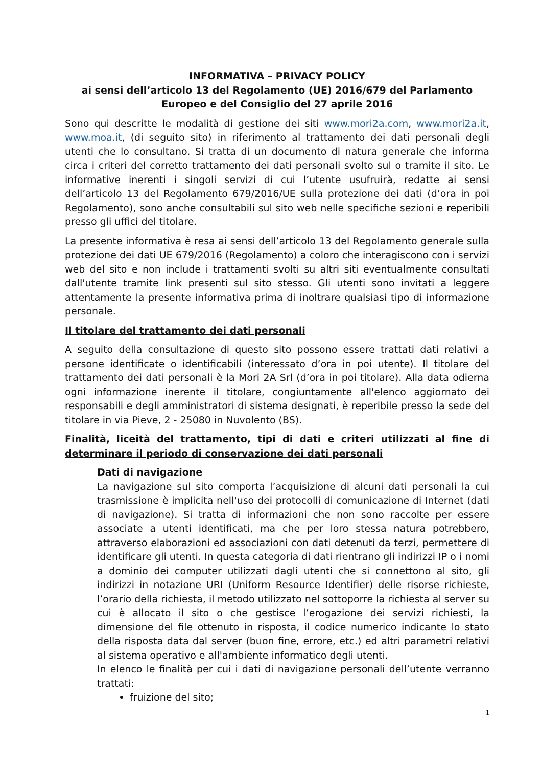INFORMATIVA – PRIVACY POLICY
ai sensi dell’articolo 13 del Regolamento (UE) 2016/679 del Parlamento Europeo e del Consiglio del 27 aprile 2016
Sono qui descritte le modalità di gestione dei siti www.mori2a.com, www.mori2a.it, www.moa.it, (di seguito sito) in riferimento al trattamento dei dati personali degli utenti che lo consultano. Si tratta di un documento di natura generale che informa circa i criteri del corretto trattamento dei dati personali svolto sul o tramite il sito. Le informative inerenti i singoli servizi di cui l’utente usufruirà, redatte ai sensi dell’articolo 13 del Regolamento 679/2016/UE sulla protezione dei dati (d’ora in poi Regolamento), sono anche consultabili sul sito web nelle specifiche sezioni e reperibili presso gli uffici del titolare.
La presente informativa è resa ai sensi dell’articolo 13 del Regolamento generale sulla protezione dei dati UE 679/2016 (Regolamento) a coloro che interagiscono con i servizi web del sito e non include i trattamenti svolti su altri siti eventualmente consultati dall'utente tramite link presenti sul sito stesso. Gli utenti sono invitati a leggere attentamente la presente informativa prima di inoltrare qualsiasi tipo di informazione personale.
Il titolare del trattamento dei dati personali
A seguito della consultazione di questo sito possono essere trattati dati relativi a persone identificate o identificabili (interessato d’ora in poi utente). Il titolare del trattamento dei dati personali è la Mori 2A Srl (d’ora in poi titolare). Alla data odierna ogni informazione inerente il titolare, congiuntamente all'elenco aggiornato dei responsabili e degli amministratori di sistema designati, è reperibile presso la sede del titolare in via Pieve, 2 - 25080 in Nuvolento (BS).
Finalità, liceità del trattamento, tipi di dati e criteri utilizzati al fine di determinare il periodo di conservazione dei dati personali
Dati di navigazione
La navigazione sul sito comporta l’acquisizione di alcuni dati personali la cui trasmissione è implicita nell'uso dei protocolli di comunicazione di Internet (dati di navigazione). Si tratta di informazioni che non sono raccolte per essere associate a utenti identificati, ma che per loro stessa natura potrebbero, attraverso elaborazioni ed associazioni con dati detenuti da terzi, permettere di identificare gli utenti. In questa categoria di dati rientrano gli indirizzi IP o i nomi a dominio dei computer utilizzati dagli utenti che si connettono al sito, gli indirizzi in notazione URI (Uniform Resource Identifier) delle risorse richieste, l’orario della richiesta, il metodo utilizzato nel sottoporre la richiesta al server su cui è allocato il sito o che gestisce l’erogazione dei servizi richiesti, la dimensione del file ottenuto in risposta, il codice numerico indicante lo stato della risposta data dal server (buon fine, errore, etc.) ed altri parametri relativi al sistema operativo e all'ambiente informatico degli utenti.
In elenco le finalità per cui i dati di navigazione personali dell’utente verranno trattati:
fruizione del sito;
1